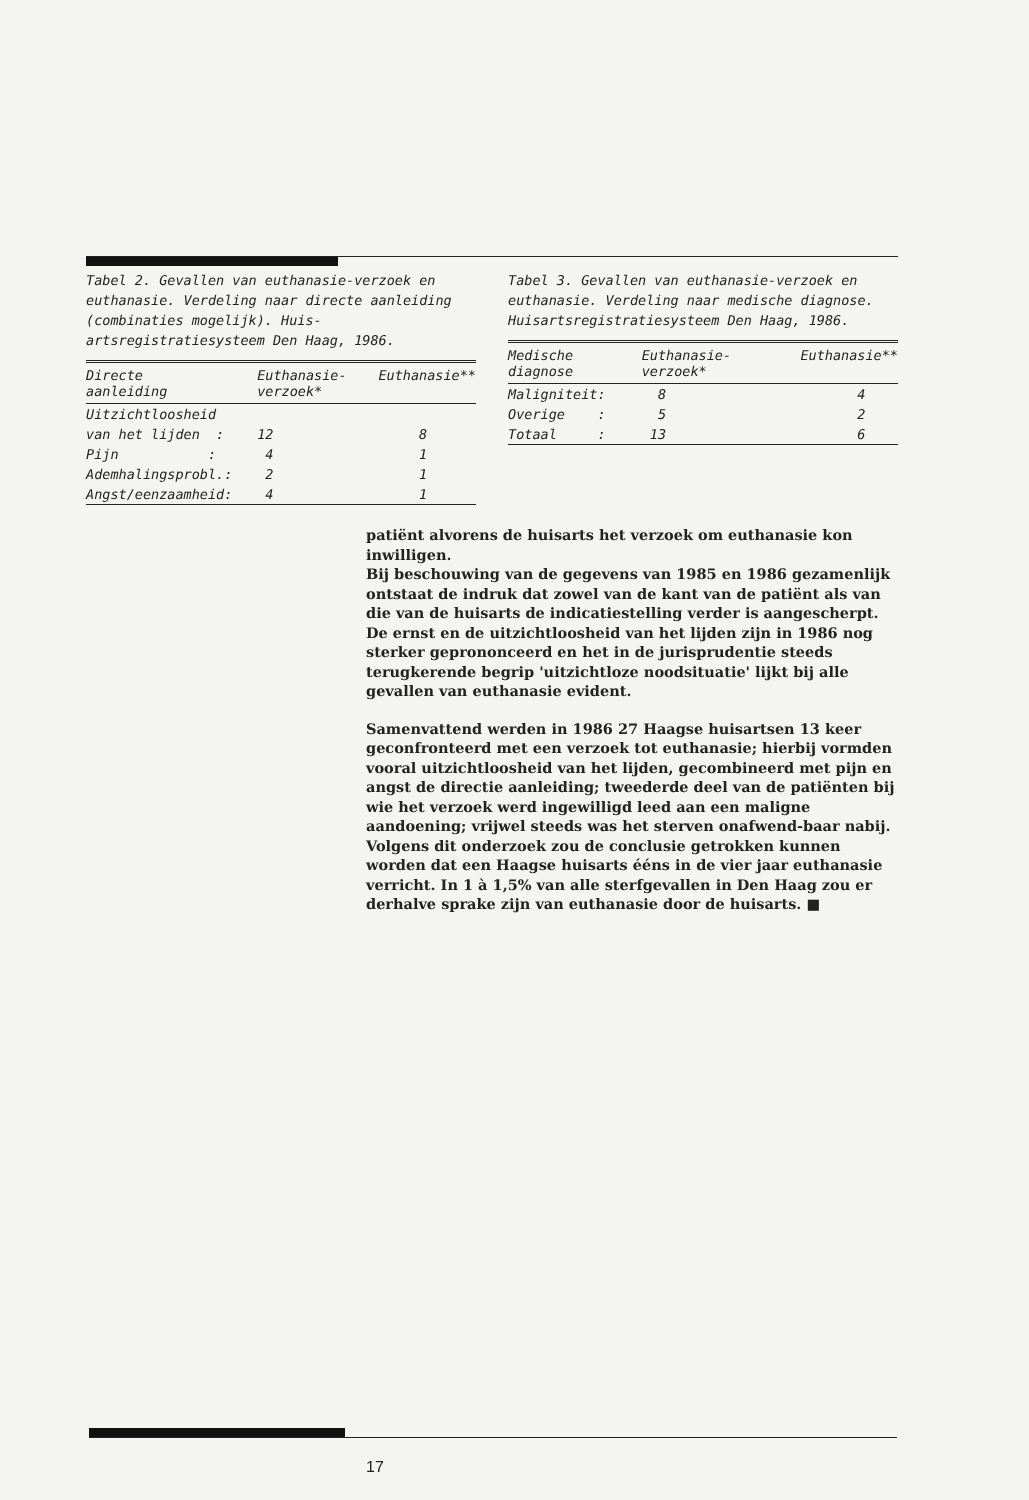Tabel 2. Gevallen van euthanasie-verzoek en euthanasie. Verdeling naar directe aanleiding (combinaties mogelijk). Huis-artsregistratiesysteem Den Haag, 1986.
| Directe aanleiding | Euthanasie- verzoek* | Euthanasie** |
| --- | --- | --- |
| Uitzichtloosheid | | |
| van het lijden : | 12 | 8 |
| Pijn : | 4 | 1 |
| Ademhalingsprobl.: | 2 | 1 |
| Angst/eenzaamheid: | 4 | 1 |
Tabel 3. Gevallen van euthanasie-verzoek en euthanasie. Verdeling naar medische diagnose. Huisartsregistratiesysteem Den Haag, 1986.
| Medische diagnose | Euthanasie- verzoek* | Euthanasie** |
| --- | --- | --- |
| Maligniteit: | 8 | 4 |
| Overige : | 5 | 2 |
| Totaal : | 13 | 6 |
patiënt alvorens de huisarts het verzoek om euthanasie kon inwilligen.
Bij beschouwing van de gegevens van 1985 en 1986 gezamenlijk ontstaat de indruk dat zowel van de kant van de patiënt als van die van de huisarts de indicatiestelling verder is aangescherpt. De ernst en de uitzichtloosheid van het lijden zijn in 1986 nog sterker geprononceerd en het in de jurisprudentie steeds terugkerende begrip 'uitzichtloze noodsituatie' lijkt bij alle gevallen van euthanasie evident.
Samenvattend werden in 1986 27 Haagse huisartsen 13 keer geconfronteerd met een verzoek tot euthanasie; hierbij vormden vooral uitzichtloosheid van het lijden, gecombineerd met pijn en angst de directie aanleiding; tweederde deel van de patiënten bij wie het verzoek werd ingewilligd leed aan een maligne aandoening; vrijwel steeds was het sterven onafwend-baar nabij.
Volgens dit onderzoek zou de conclusie getrokken kunnen worden dat een Haagse huisarts ééns in de vier jaar euthanasie verricht. In 1 à 1,5% van alle sterfgevallen in Den Haag zou er derhalve sprake zijn van euthanasie door de huisarts. ■
17